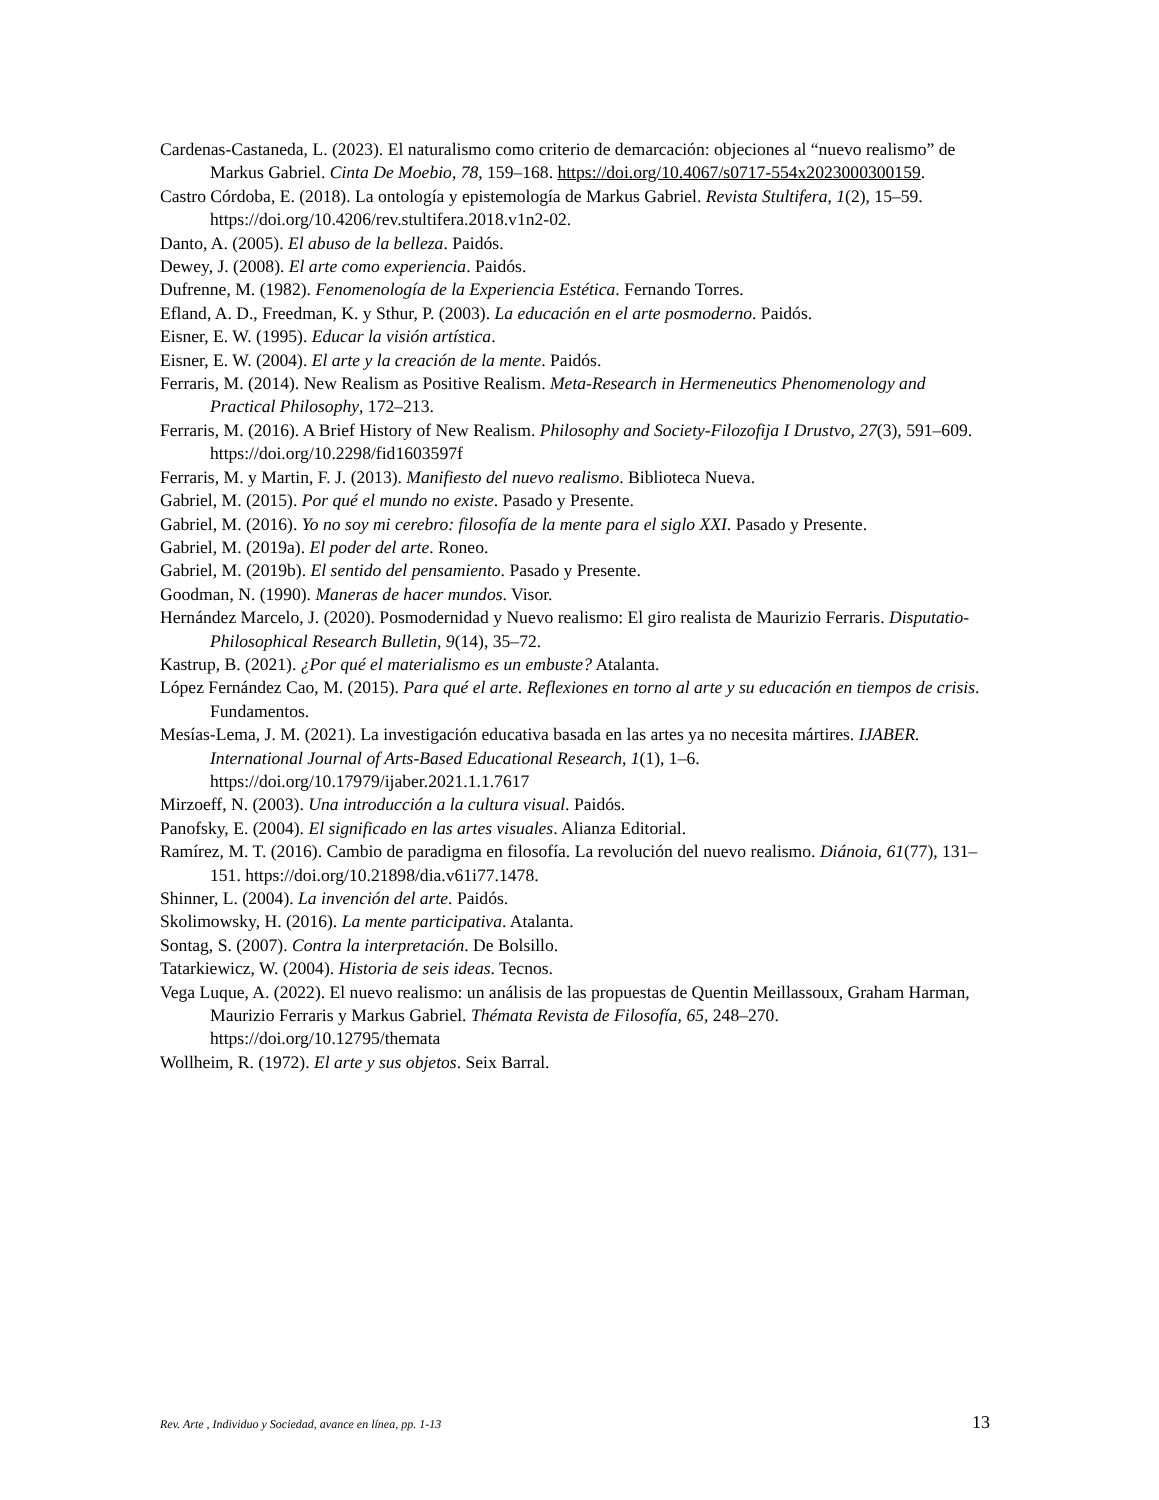Cardenas-Castaneda, L. (2023). El naturalismo como criterio de demarcación: objeciones al “nuevo realismo” de Markus Gabriel. Cinta De Moebio, 78, 159–168. https://doi.org/10.4067/s0717-554x2023000300159.
Castro Córdoba, E. (2018). La ontología y epistemología de Markus Gabriel. Revista Stultifera, 1(2), 15–59. https://doi.org/10.4206/rev.stultifera.2018.v1n2-02.
Danto, A. (2005). El abuso de la belleza. Paidós.
Dewey, J. (2008). El arte como experiencia. Paidós.
Dufrenne, M. (1982). Fenomenología de la Experiencia Estética. Fernando Torres.
Efland, A. D., Freedman, K. y Sthur, P. (2003). La educación en el arte posmoderno. Paidós.
Eisner, E. W. (1995). Educar la visión artística.
Eisner, E. W. (2004). El arte y la creación de la mente. Paidós.
Ferraris, M. (2014). New Realism as Positive Realism. Meta-Research in Hermeneutics Phenomenology and Practical Philosophy, 172–213.
Ferraris, M. (2016). A Brief History of New Realism. Philosophy and Society-Filozofija I Drustvo, 27(3), 591–609. https://doi.org/10.2298/fid1603597f
Ferraris, M. y Martin, F. J. (2013). Manifiesto del nuevo realismo. Biblioteca Nueva.
Gabriel, M. (2015). Por qué el mundo no existe. Pasado y Presente.
Gabriel, M. (2016). Yo no soy mi cerebro: filosofía de la mente para el siglo XXI. Pasado y Presente.
Gabriel, M. (2019a). El poder del arte. Roneo.
Gabriel, M. (2019b). El sentido del pensamiento. Pasado y Presente.
Goodman, N. (1990). Maneras de hacer mundos. Visor.
Hernández Marcelo, J. (2020). Posmodernidad y Nuevo realismo: El giro realista de Maurizio Ferraris. Disputatio-Philosophical Research Bulletin, 9(14), 35–72.
Kastrup, B. (2021). ¿Por qué el materialismo es un embuste? Atalanta.
López Fernández Cao, M. (2015). Para qué el arte. Reflexiones en torno al arte y su educación en tiempos de crisis. Fundamentos.
Mesías-Lema, J. M. (2021). La investigación educativa basada en las artes ya no necesita mártires. IJABER. International Journal of Arts-Based Educational Research, 1(1), 1–6. https://doi.org/10.17979/ijaber.2021.1.1.7617
Mirzoeff, N. (2003). Una introducción a la cultura visual. Paidós.
Panofsky, E. (2004). El significado en las artes visuales. Alianza Editorial.
Ramírez, M. T. (2016). Cambio de paradigma en filosofía. La revolución del nuevo realismo. Diánoia, 61(77), 131–151. https://doi.org/10.21898/dia.v61i77.1478.
Shinner, L. (2004). La invención del arte. Paidós.
Skolimowsky, H. (2016). La mente participativa. Atalanta.
Sontag, S. (2007). Contra la interpretación. De Bolsillo.
Tatarkiewicz, W. (2004). Historia de seis ideas. Tecnos.
Vega Luque, A. (2022). El nuevo realismo: un análisis de las propuestas de Quentin Meillassoux, Graham Harman, Maurizio Ferraris y Markus Gabriel. Thémata Revista de Filosofía, 65, 248–270. https://doi.org/10.12795/themata
Wollheim, R. (1972). El arte y sus objetos. Seix Barral.
Rev. Arte , Individuo y Sociedad, avance en línea, pp. 1-13 13